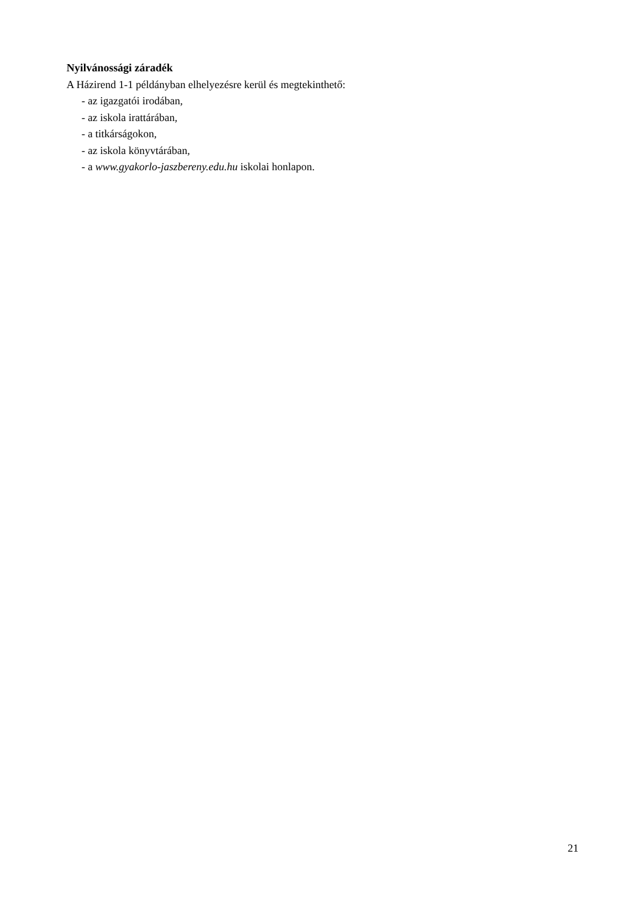Nyilvánossági záradék
A Házirend 1-1 példányban elhelyezésre kerül és megtekinthető:
- az igazgatói irodában,
- az iskola irattárában,
- a titkárságokon,
- az iskola könyvtárában,
- a www.gyakorlo-jaszbereny.edu.hu iskolai honlapon.
21